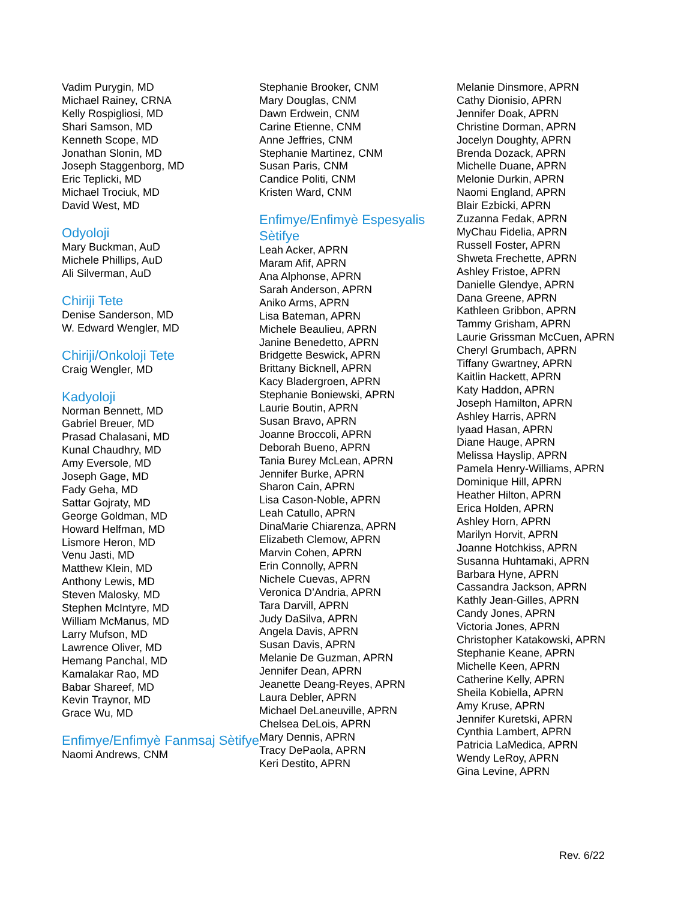Vadim Purygin, MD
Michael Rainey, CRNA
Kelly Rospigliosi, MD
Shari Samson, MD
Kenneth Scope, MD
Jonathan Slonin, MD
Joseph Staggenborg, MD
Eric Teplicki, MD
Michael Trociuk, MD
David West, MD
Odyoloji
Mary Buckman, AuD
Michele Phillips, AuD
Ali Silverman, AuD
Chiriji Tete
Denise Sanderson, MD
W. Edward Wengler, MD
Chiriji/Onkoloji Tete
Craig Wengler, MD
Kadyoloji
Norman Bennett, MD
Gabriel Breuer, MD
Prasad Chalasani, MD
Kunal Chaudhry, MD
Amy Eversole, MD
Joseph Gage, MD
Fady Geha, MD
Sattar Gojraty, MD
George Goldman, MD
Howard Helfman, MD
Lismore Heron, MD
Venu Jasti, MD
Matthew Klein, MD
Anthony Lewis, MD
Steven Malosky, MD
Stephen McIntyre, MD
William McManus, MD
Larry Mufson, MD
Lawrence Oliver, MD
Hemang Panchal, MD
Kamalakar Rao, MD
Babar Shareef, MD
Kevin Traynor, MD
Grace Wu, MD
Enfimye/Enfimyè Fanmsaj Sètifye
Naomi Andrews, CNM
Stephanie Brooker, CNM
Mary Douglas, CNM
Dawn Erdwein, CNM
Carine Etienne, CNM
Anne Jeffries, CNM
Stephanie Martinez, CNM
Susan Paris, CNM
Candice Politi, CNM
Kristen Ward, CNM
Enfimye/Enfimyè Espesyalis Sètifye
Leah Acker, APRN
Maram Afif, APRN
Ana Alphonse, APRN
Sarah Anderson, APRN
Aniko Arms, APRN
Lisa Bateman, APRN
Michele Beaulieu, APRN
Janine Benedetto, APRN
Bridgette Beswick, APRN
Brittany Bicknell, APRN
Kacy Bladergroen, APRN
Stephanie Boniewski, APRN
Laurie Boutin, APRN
Susan Bravo, APRN
Joanne Broccoli, APRN
Deborah Bueno, APRN
Tania Burey McLean, APRN
Jennifer Burke, APRN
Sharon Cain, APRN
Lisa Cason-Noble, APRN
Leah Catullo, APRN
DinaMarie Chiarenza, APRN
Elizabeth Clemow, APRN
Marvin Cohen, APRN
Erin Connolly, APRN
Nichele Cuevas, APRN
Veronica D’Andria, APRN
Tara Darvill, APRN
Judy DaSilva, APRN
Angela Davis, APRN
Susan Davis, APRN
Melanie De Guzman, APRN
Jennifer Dean, APRN
Jeanette Deang-Reyes, APRN
Laura Debler, APRN
Michael DeLaneuville, APRN
Chelsea DeLois, APRN
Mary Dennis, APRN
Tracy DePaola, APRN
Keri Destito, APRN
Melanie Dinsmore, APRN
Cathy Dionisio, APRN
Jennifer Doak, APRN
Christine Dorman, APRN
Jocelyn Doughty, APRN
Brenda Dozack, APRN
Michelle Duane, APRN
Melonie Durkin, APRN
Naomi England, APRN
Blair Ezbicki, APRN
Zuzanna Fedak, APRN
MyChau Fidelia, APRN
Russell Foster, APRN
Shweta Frechette, APRN
Ashley Fristoe, APRN
Danielle Glendye, APRN
Dana Greene, APRN
Kathleen Gribbon, APRN
Tammy Grisham, APRN
Laurie Grissman McCuen, APRN
Cheryl Grumbach, APRN
Tiffany Gwartney, APRN
Kaitlin Hackett, APRN
Katy Haddon, APRN
Joseph Hamilton, APRN
Ashley Harris, APRN
Iyaad Hasan, APRN
Diane Hauge, APRN
Melissa Hayslip, APRN
Pamela Henry-Williams, APRN
Dominique Hill, APRN
Heather Hilton, APRN
Erica Holden, APRN
Ashley Horn, APRN
Marilyn Horvit, APRN
Joanne Hotchkiss, APRN
Susanna Huhtamaki, APRN
Barbara Hyne, APRN
Cassandra Jackson, APRN
Kathly Jean-Gilles, APRN
Candy Jones, APRN
Victoria Jones, APRN
Christopher Katakowski, APRN
Stephanie Keane, APRN
Michelle Keen, APRN
Catherine Kelly, APRN
Sheila Kobiella, APRN
Amy Kruse, APRN
Jennifer Kuretski, APRN
Cynthia Lambert, APRN
Patricia LaMedica, APRN
Wendy LeRoy, APRN
Gina Levine, APRN
Rev. 6/22